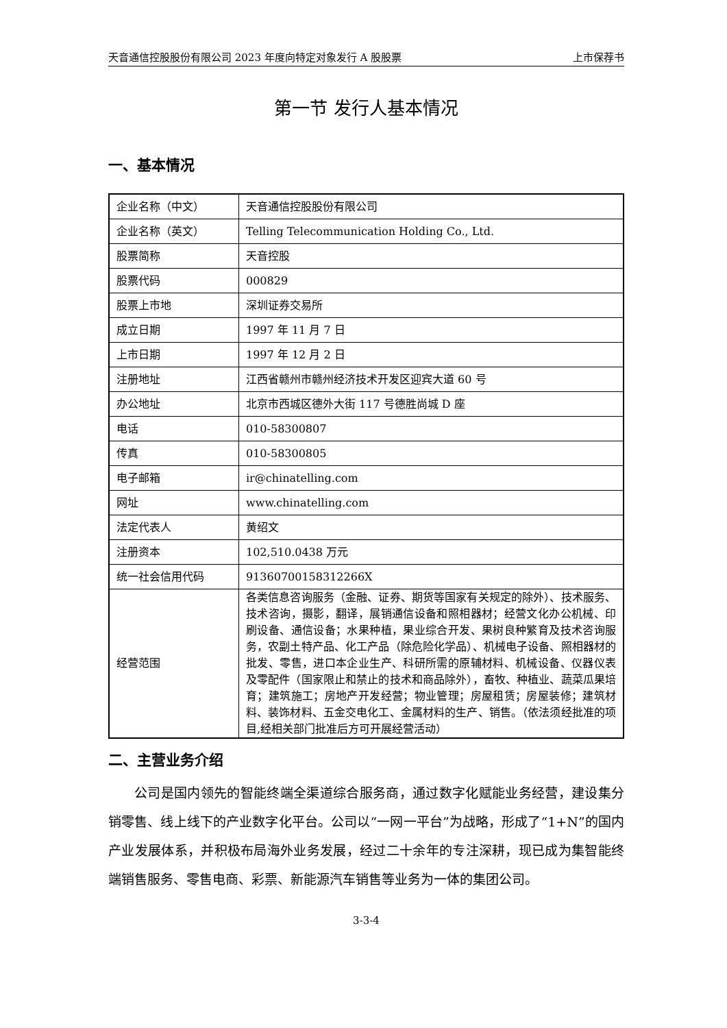天音通信控股股份有限公司 2023 年度向特定对象发行 A 股股票 上市保荐书
第一节 发行人基本情况
一、基本情况
| 企业名称（中文） | 天音通信控股股份有限公司 |
| 企业名称（英文） | Telling Telecommunication Holding Co., Ltd. |
| 股票简称 | 天音控股 |
| 股票代码 | 000829 |
| 股票上市地 | 深圳证券交易所 |
| 成立日期 | 1997 年 11 月 7 日 |
| 上市日期 | 1997 年 12 月 2 日 |
| 注册地址 | 江西省赣州市赣州经济技术开发区迎宾大道 60 号 |
| 办公地址 | 北京市西城区德外大街 117 号德胜尚城 D 座 |
| 电话 | 010-58300807 |
| 传真 | 010-58300805 |
| 电子邮箱 | ir@chinatelling.com |
| 网址 | www.chinatelling.com |
| 法定代表人 | 黄绍文 |
| 注册资本 | 102,510.0438 万元 |
| 统一社会信用代码 | 91360700158312266X |
| 经营范围 | 各类信息咨询服务（金融、证券、期货等国家有关规定的除外）、技术服务、技术咨询，摄影，翻译，展销通信设备和照相器材；经营文化办公机械、印刷设备、通信设备；水果种植，果业综合开发、果树良种繁育及技术咨询服务，农副土特产品、化工产品（除危险化学品）、机械电子设备、照相器材的批发、零售，进口本企业生产、科研所需的原辅材料、机械设备、仪器仪表及零配件（国家限止和禁止的技术和商品除外），畜牧、种植业、蔬菜瓜果培育；建筑施工；房地产开发经营；物业管理；房屋租赁；房屋装修；建筑材料、装饰材料、五金交电化工、金属材料的生产、销售。（依法须经批准的项目,经相关部门批准后方可开展经营活动） |
二、主营业务介绍
公司是国内领先的智能终端全渠道综合服务商，通过数字化赋能业务经营，建设集分销零售、线上线下的产业数字化平台。公司以“一网一平台”为战略，形成了“1+N”的国内产业发展体系，并积极布局海外业务发展，经过二十余年的专注深耕，现已成为集智能终端销售服务、零售电商、彩票、新能源汽车销售等业务为一体的集团公司。
3-3-4